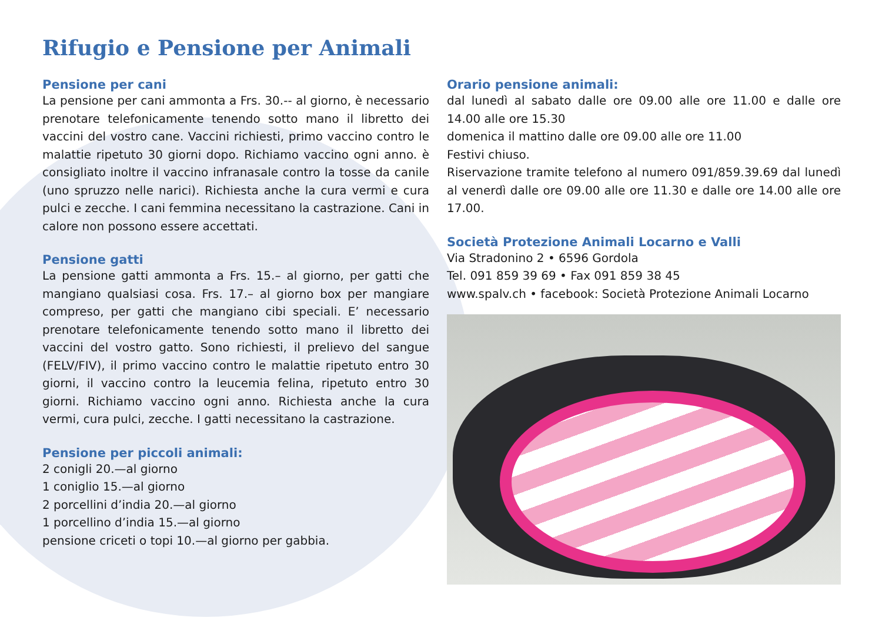Rifugio e Pensione per Animali
Pensione per cani
La pensione per cani ammonta a Frs. 30.-- al giorno, è necessario prenotare telefonicamente tenendo sotto mano il libretto dei vaccini del vostro cane. Vaccini richiesti, primo vaccino contro le malattie ripetuto 30 giorni dopo. Richiamo vaccino ogni anno. è consigliato inoltre il vaccino infranasale contro la tosse da canile (uno spruzzo nelle narici). Richiesta anche la cura vermi e cura pulci e zecche. I cani femmina necessitano la castrazione. Cani in calore non possono essere accettati.
Pensione gatti
La pensione gatti ammonta a Frs. 15.– al giorno, per gatti che mangiano qualsiasi cosa. Frs. 17.– al giorno box per mangiare compreso, per gatti che mangiano cibi speciali. E’ necessario prenotare telefonicamente tenendo sotto mano il libretto dei vaccini del vostro gatto. Sono richiesti, il prelievo del sangue (FELV/FIV), il primo vaccino contro le malattie ripetuto entro 30 giorni, il vaccino contro la leucemia felina, ripetuto entro 30 giorni. Richiamo vaccino ogni anno. Richiesta anche la cura vermi, cura pulci, zecche. I gatti necessitano la castrazione.
Pensione per piccoli animali:
2 conigli 20.—al giorno
1 coniglio 15.—al giorno
2 porcellini d’india 20.—al giorno
1 porcellino d’india 15.—al giorno
pensione criceti o topi 10.—al giorno per gabbia.
Orario pensione animali:
dal lunedì al sabato dalle ore 09.00 alle ore 11.00 e dalle ore 14.00 alle ore 15.30
domenica il mattino dalle ore 09.00 alle ore 11.00
Festivi chiuso.
Riservazione tramite telefono al numero 091/859.39.69 dal lunedì al venerdì dalle ore 09.00 alle ore 11.30 e dalle ore 14.00 alle ore 17.00.
Società Protezione Animali Locarno e Valli
Via Stradonino 2 • 6596 Gordola
Tel. 091 859 39 69 • Fax 091 859 38 45
www.spalv.ch • facebook: Società Protezione Animali Locarno